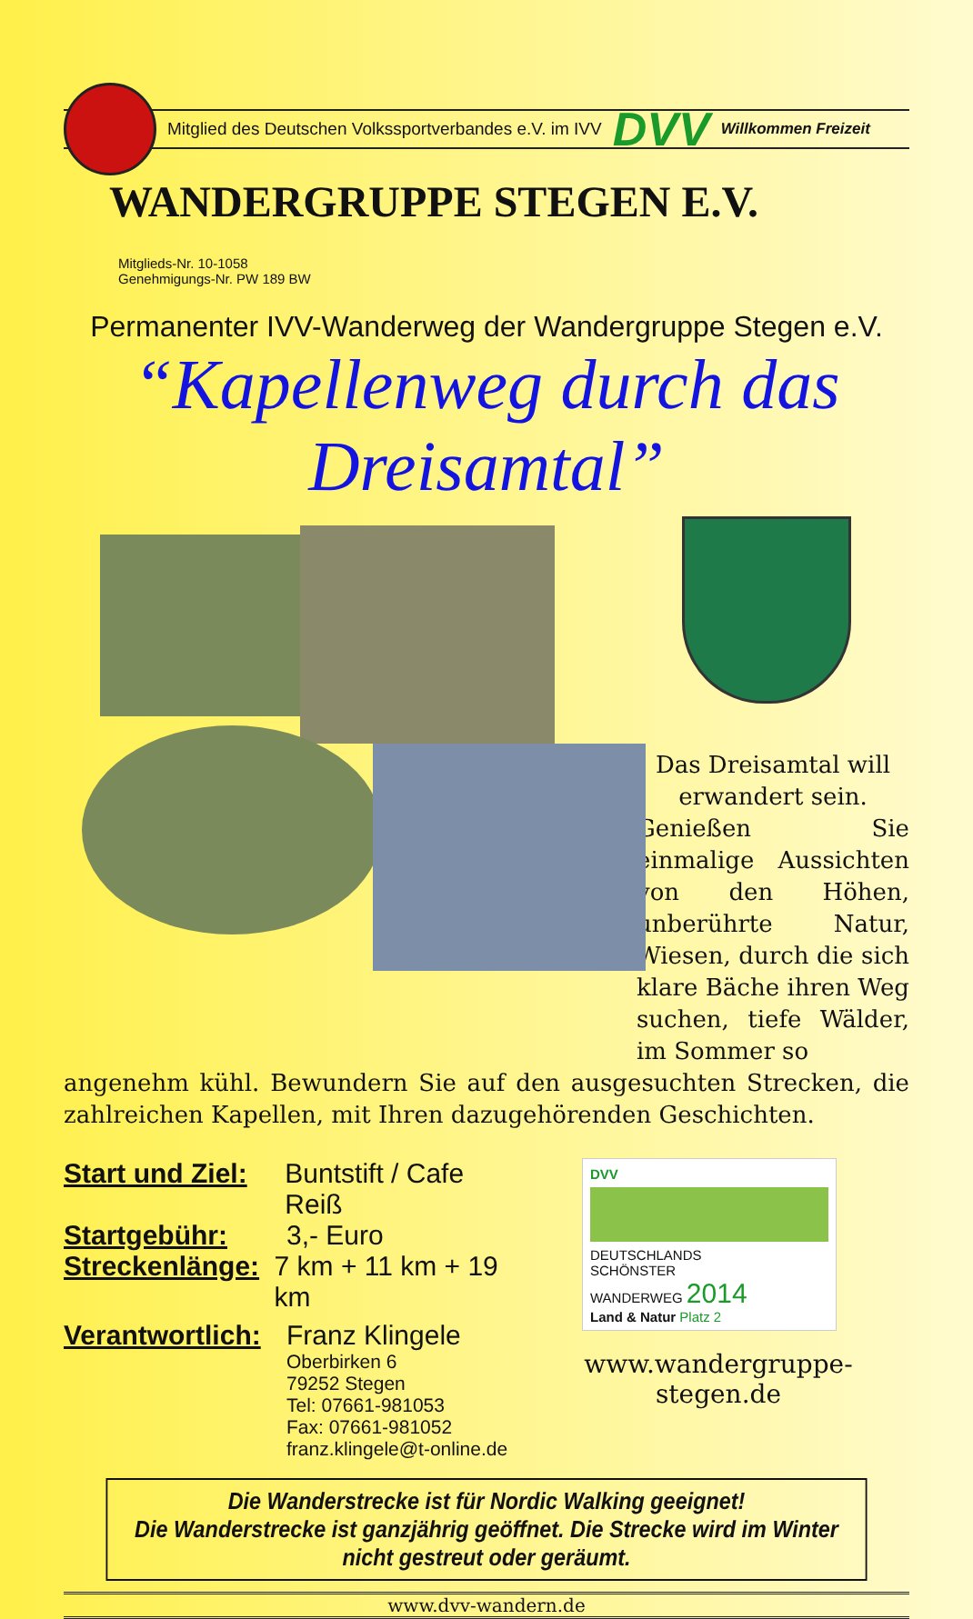Mitglied des Deutschen Volkssportverbandes e.V. im IVV DVV Willkommen Freizeit
WANDERGRUPPE STEGEN E.V.
Mitglieds-Nr. 10-1058
Genehmigungs-Nr. PW 189 BW
Permanenter IVV-Wanderweg der Wandergruppe Stegen e.V.
“Kapellenweg durch das Dreisamtal”
Das Dreisamtal will
erwandert sein.
Genießen Sie einmalige Aussichten von den Höhen, unberührte Natur, Wiesen, durch die sich klare Bäche ihren Weg suchen, tiefe Wälder, im Sommer so
angenehm kühl. Bewundern Sie auf den ausgesuchten Strecken, die zahlreichen Kapellen, mit Ihren dazugehörenden Geschichten.
Start und Ziel:
Buntstift / Cafe Reiß
Startgebühr: 3,- Euro
Streckenlänge:
7 km + 11 km + 19 km
Verantwortlich:
Franz Klingele
Oberbirken 6
79252 Stegen
Tel: 07661-981053
Fax: 07661-981052
franz.klingele@t-online.de
DVV
DEUTSCHLANDS
SCHÖNSTER
WANDERWEG 2014
Land & Natur Platz 2
www.wandergruppe-stegen.de
Die Wanderstrecke ist für Nordic Walking geeignet!
Die Wanderstrecke ist ganzjährig geöffnet. Die Strecke wird im Winter nicht gestreut oder geräumt.
www.dvv-wandern.de